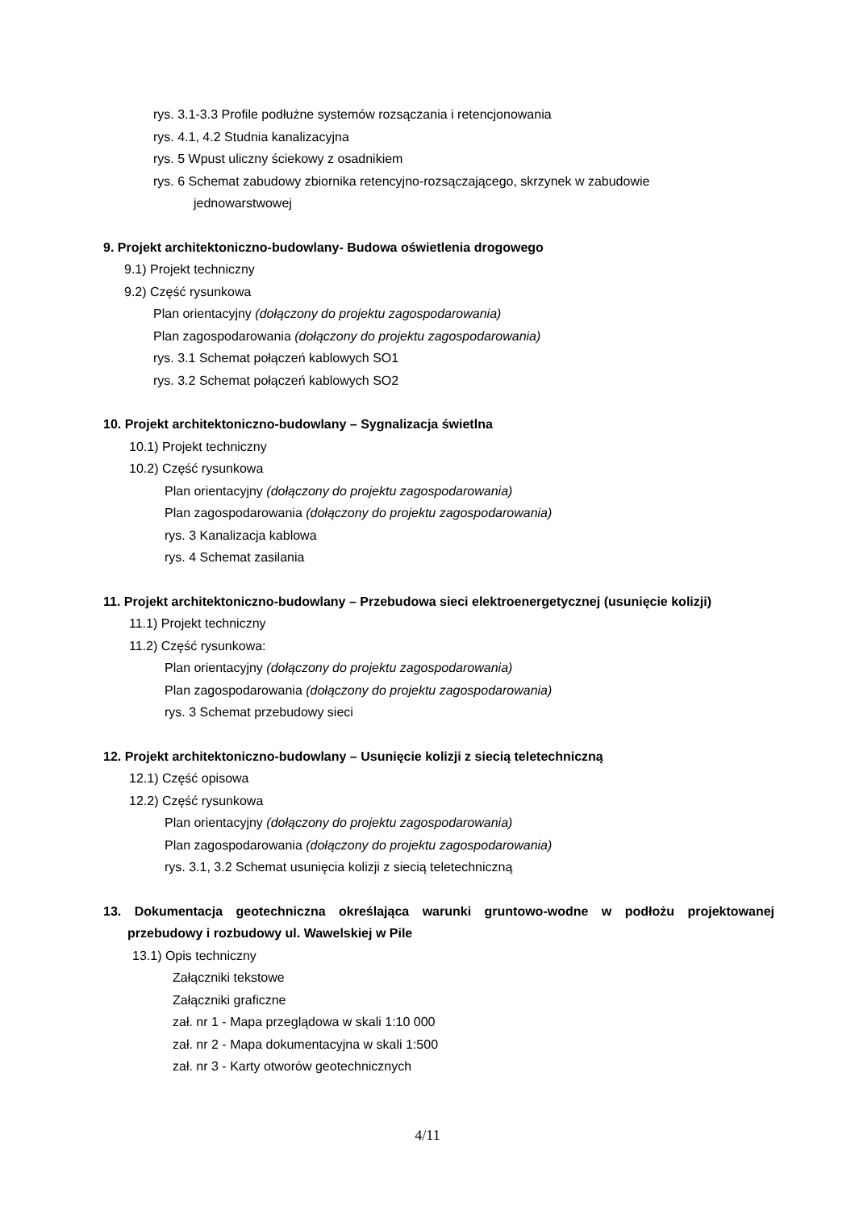rys. 3.1-3.3 Profile podłużne systemów rozsączania i retencjonowania
rys. 4.1, 4.2 Studnia kanalizacyjna
rys. 5 Wpust uliczny ściekowy z osadnikiem
rys. 6 Schemat zabudowy zbiornika retencyjno-rozsączającego, skrzynek w zabudowie
jednowarstwowej
9. Projekt architektoniczno-budowlany- Budowa oświetlenia drogowego
9.1) Projekt techniczny
9.2) Część rysunkowa
Plan orientacyjny (dołączony do projektu zagospodarowania)
Plan zagospodarowania (dołączony do projektu zagospodarowania)
rys. 3.1 Schemat połączeń kablowych SO1
rys. 3.2 Schemat połączeń kablowych SO2
10. Projekt architektoniczno-budowlany – Sygnalizacja świetlna
10.1) Projekt techniczny
10.2) Część rysunkowa
Plan orientacyjny (dołączony do projektu zagospodarowania)
Plan zagospodarowania (dołączony do projektu zagospodarowania)
rys. 3 Kanalizacja kablowa
rys. 4 Schemat zasilania
11. Projekt architektoniczno-budowlany – Przebudowa sieci elektroenergetycznej (usunięcie kolizji)
11.1) Projekt techniczny
11.2) Część rysunkowa:
Plan orientacyjny (dołączony do projektu zagospodarowania)
Plan zagospodarowania (dołączony do projektu zagospodarowania)
rys. 3 Schemat przebudowy sieci
12. Projekt architektoniczno-budowlany – Usunięcie kolizji z siecią teletechniczną
12.1) Część opisowa
12.2) Część rysunkowa
Plan orientacyjny (dołączony do projektu zagospodarowania)
Plan zagospodarowania (dołączony do projektu zagospodarowania)
rys. 3.1, 3.2 Schemat usunięcia kolizji z siecią teletechniczną
13. Dokumentacja geotechniczna określająca warunki gruntowo-wodne w podłożu projektowanej przebudowy i rozbudowy ul. Wawelskiej w Pile
13.1) Opis techniczny
Załączniki tekstowe
Załączniki graficzne
zał. nr 1 - Mapa przeglądowa w skali 1:10 000
zał. nr 2 - Mapa dokumentacyjna w skali 1:500
zał. nr 3 - Karty otworów geotechnicznych
4/11